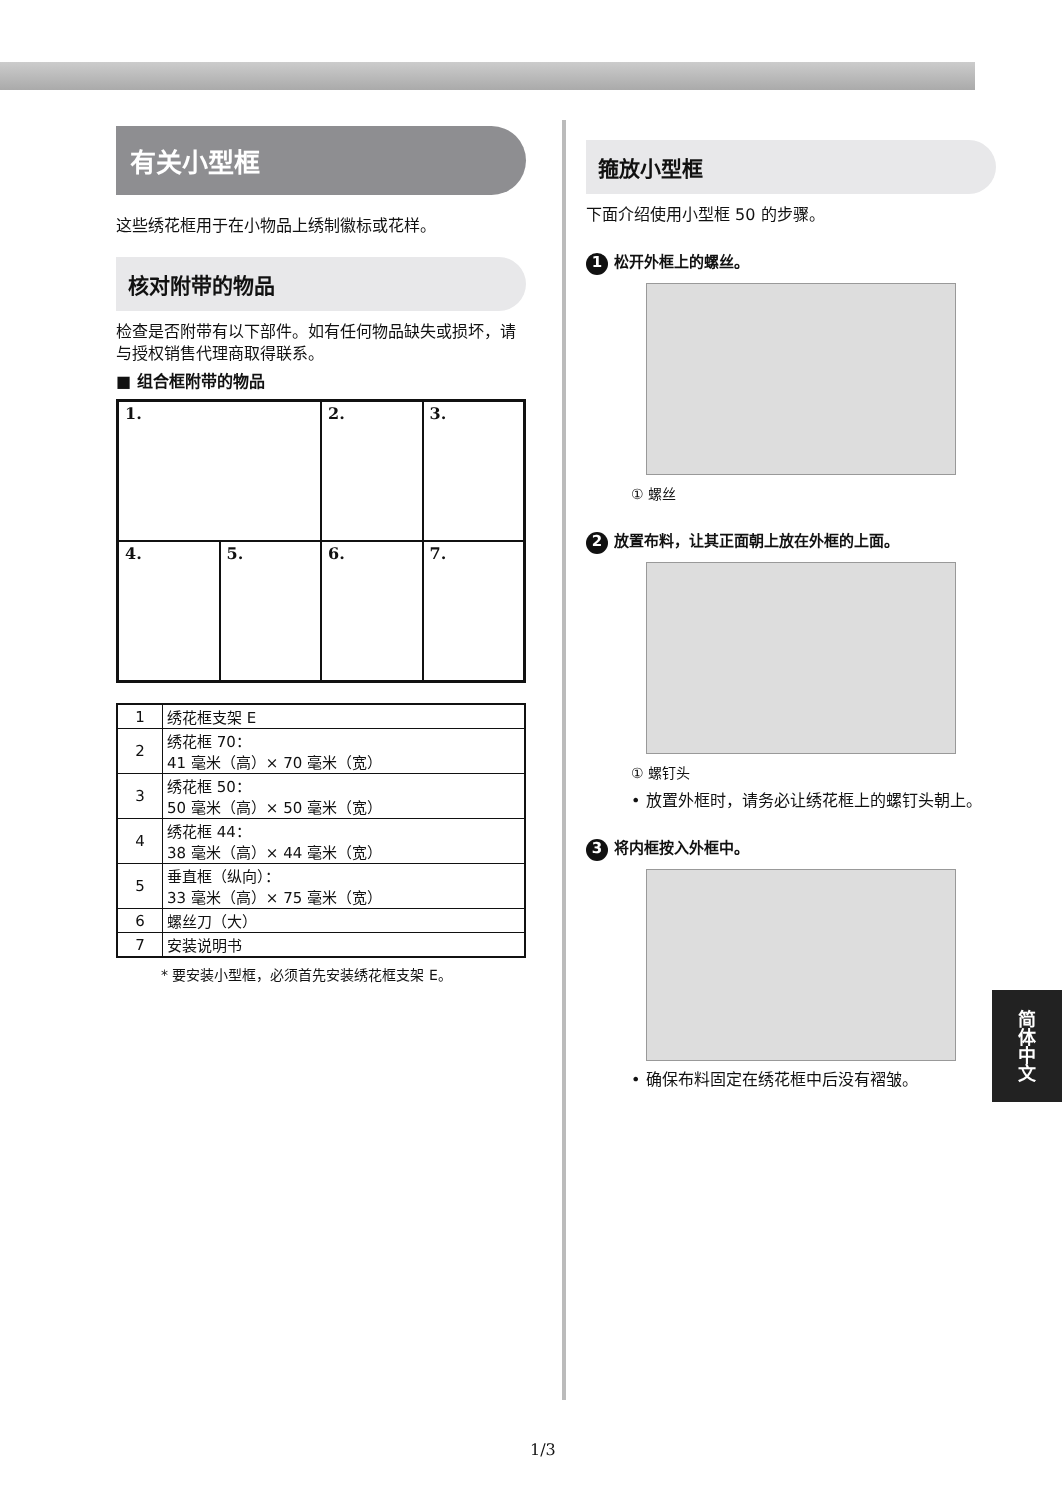有关小型框
这些绣花框用于在小物品上绣制徽标或花样。
核对附带的物品
检查是否附带有以下部件。如有任何物品缺失或损坏，请与授权销售代理商取得联系。
■ 组合框附带的物品
1.
2.
3.
4.
5.
6.
7.
| 1 | 绣花框支架 E |
| 2 | 绣花框 70： 41 毫米（高）× 70 毫米（宽） |
| 3 | 绣花框 50： 50 毫米（高）× 50 毫米（宽） |
| 4 | 绣花框 44： 38 毫米（高）× 44 毫米（宽） |
| 5 | 垂直框（纵向）： 33 毫米（高）× 75 毫米（宽） |
| 6 | 螺丝刀（大） |
| 7 | 安装说明书 |
* 要安装小型框，必须首先安装绣花框支架 E。
箍放小型框
下面介绍使用小型框 50 的步骤。
1 松开外框上的螺丝。
① 螺丝
2 放置布料，让其正面朝上放在外框的上面。
① 螺钉头
• 放置外框时，请务必让绣花框上的螺钉头朝上。
3 将内框按入外框中。
• 确保布料固定在绣花框中后没有褶皱。
简体中文
1/3